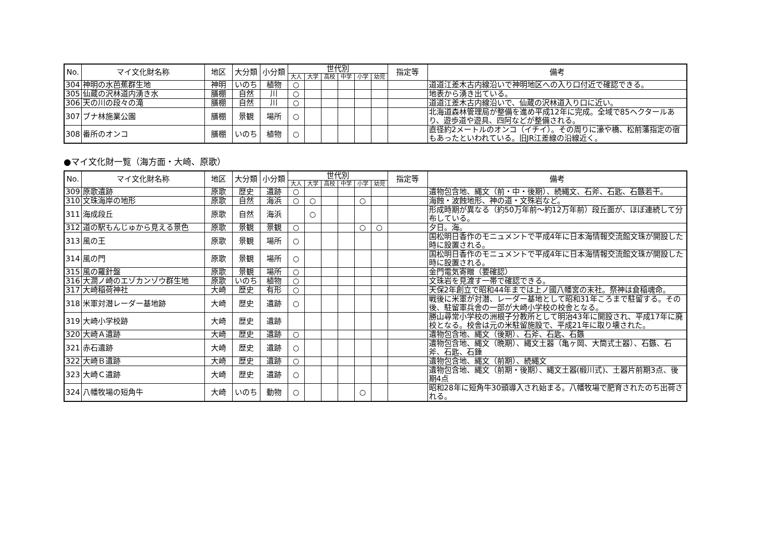| No. | マイ文化財名称 | 地区 | 大分類 | 小分類 | 世代別 | | | | | | 指定等 | 備考 |
| --- | --- | --- | --- | --- | --- | --- | --- | --- | --- | --- | --- | --- |
| | | | | | 大人 | 大学 | 高校 | 中学 | 小学 | 幼児 | | |
| 304 | 神明の水芭蕉群生地 | 神明 | いのち | 植物 | ○ | | | | | | | 道道江差木古内線沿いで神明地区への入り口付近で確認できる。 |
| 305 | 仙蔵の沢林道内湧き水 | 膳棚 | 自然 | 川 | ○ | | | | | | | 地表から湧き出ている。 |
| 306 | 天の川の段々の滝 | 膳棚 | 自然 | 川 | ○ | | | | | | | 道道江差木古内線沿いで、仙蔵の沢林道入り口に近い。 |
| 307 | ブナ林施業公園 | 膳棚 | 景観 | 場所 | ○ | | | | | | | 北海道森林管理局が整備を進め平成12年に完成。全域で85ヘクタールあり、遊歩道や遊具、四阿などが整備される。 |
| 308 | 番所のオンコ | 膳棚 | いのち | 植物 | ○ | | | | | | | 直径約2メートルのオンコ（イチイ）。その周りに濠や橋、松前藩指定の宿もあったといわれている。旧JR江差線の沿線近く。 |
●マイ文化財一覧（海方面・大崎、原歌）
| No. | マイ文化財名称 | 地区 | 大分類 | 小分類 | 世代別 | | | | | | 指定等 | 備考 |
| --- | --- | --- | --- | --- | --- | --- | --- | --- | --- | --- | --- | --- |
| | | | | | 大人 | 大学 | 高校 | 中学 | 小学 | 幼児 | | |
| 309 | 原歌遺跡 | 原歌 | 歴史 | 遺跡 | ○ | | | | | | | 遺物包含地、縄文（前・中・後期）、続縄文、石斧、石匙、石鏃若干。 |
| 310 | 文珠海岸の地形 | 原歌 | 自然 | 海浜 | ○ | ○ | | | ○ | | | 海蝕・波蝕地形、神の道・文殊岩など。 |
| 311 | 海成段丘 | 原歌 | 自然 | 海浜 | | ○ | | | | | | 形成時期が異なる（約50万年前～約12万年前）段丘面が、ほぼ連続して分布している。 |
| 312 | 道の駅もんじゅから見える景色 | 原歌 | 景観 | 景観 | ○ | | | | ○ | ○ | | 夕日。海。 |
| 313 | 風の王 | 原歌 | 景観 | 場所 | ○ | | | | | | | 国松明日香作のモニュメントで平成4年に日本海情報交流館文珠が開設した時に設置される。 |
| 314 | 風の門 | 原歌 | 景観 | 場所 | ○ | | | | | | | 国松明日香作のモニュメントで平成4年に日本海情報交流館文珠が開設した時に設置される。 |
| 315 | 風の羅針盤 | 原歌 | 景観 | 場所 | ○ | | | | | | | 金門電気寄贈（要確認） |
| 316 | 大澗ノ崎のエゾカンゾウ群生地 | 原歌 | いのち | 植物 | ○ | | | | | | | 文珠岩を見渡す一帯で確認できる。 |
| 317 | 大崎稲荷神社 | 大崎 | 歴史 | 有形 | ○ | | | | | | | 天保2年創立で昭和44年までは上ノ國八幡宮の末社。祭神は倉稲魂命。 |
| 318 | 米軍対潜レーダー基地跡 | 大崎 | 歴史 | 遺跡 | ○ | | | | | | | 戦後に米軍が対潜、レーダー基地として昭和31年ころまで駐留する。その後、駐留軍兵舎の一部が大崎小学校の校舎となる。 |
| 319 | 大崎小学校跡 | 大崎 | 歴史 | 遺跡 | | | | | | | | 勝山尋常小学校の洲根子分教所として明治43年に開設され、平成17年に廃校となる。校舎は元の米駐留施設で、平成21年に取り壊された。 |
| 320 | 大崎Ａ遺跡 | 大崎 | 歴史 | 遺跡 | ○ | | | | | | | 遺物包含地、縄文（後期）、石斧、石匙、石鏃 |
| 321 | 赤石遺跡 | 大崎 | 歴史 | 遺跡 | ○ | | | | | | | 遺物包含地、縄文（晩期）、縄文土器（亀ヶ岡、大筒式土器）、石鏃、石斧、石匙、石錘 |
| 322 | 大崎Ｂ遺跡 | 大崎 | 歴史 | 遺跡 | ○ | | | | | | | 遺物包含地、縄文（前期）、続縄文 |
| 323 | 大崎Ｃ遺跡 | 大崎 | 歴史 | 遺跡 | ○ | | | | | | | 遺物包含地、縄文（前期・後期）、縄文土器(椴川式)、土器片前期3点、後期4点 |
| 324 | 八幡牧場の短角牛 | 大崎 | いのち | 動物 | ○ | | | | ○ | | | 昭和28年に短角牛30頭導入され始まる。八幡牧場で肥育されたのち出荷される。 |